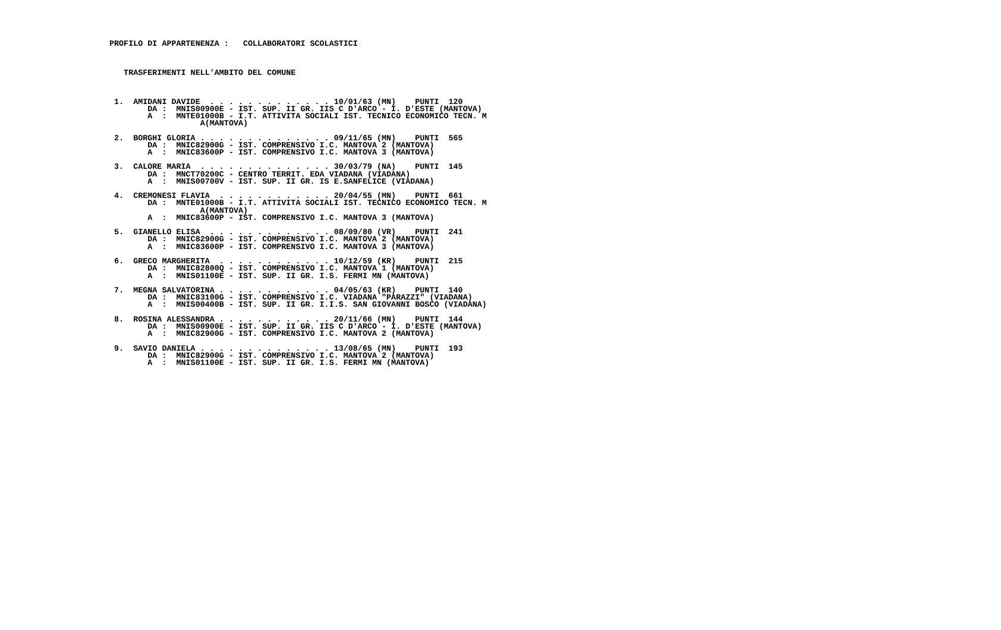PROFILO DI APPARTENENZA :   COLLABORATORI SCOLASTICI



   TRASFERIMENTI NELL'AMBITO DEL COMUNE



 1.  AMIDANI DAVIDE  . . . . . . . . . . . . . 10/01/63 (MN)    PUNTI  120
        DA :  MNIS00900E - IST. SUP. II GR. IIS C D'ARCO - I. D'ESTE (MANTOVA)
        A  :  MNTE01000B - I.T. ATTIVITA SOCIALI IST. TECNICO ECONOMICO TECN. M
                   A(MANTOVA)

 2.  BORGHI GLORIA . . . . . . . . . . . . . . 09/11/65 (MN)    PUNTI  565
        DA :  MNIC82900G - IST. COMPRENSIVO I.C. MANTOVA 2 (MANTOVA)
        A  :  MNIC83600P - IST. COMPRENSIVO I.C. MANTOVA 3 (MANTOVA)

 3.  CALORE MARIA  . . . . . . . . . . . . . . 30/03/79 (NA)    PUNTI  145
        DA :  MNCT70200C - CENTRO TERRIT. EDA VIADANA (VIADANA)
        A  :  MNIS00700V - IST. SUP. II GR. IS E.SANFELICE (VIADANA)

 4.  CREMONESI FLAVIA  . . . . . . . . . . . . 20/04/55 (MN)    PUNTI  661
        DA :  MNTE01000B - I.T. ATTIVITA SOCIALI IST. TECNICO ECONOMICO TECN. M
                   A(MANTOVA)
        A  :  MNIC83600P - IST. COMPRENSIVO I.C. MANTOVA 3 (MANTOVA)

 5.  GIANELLO ELISA  . . . . . . . . . . . . . 08/09/80 (VR)    PUNTI  241
        DA :  MNIC82900G - IST. COMPRENSIVO I.C. MANTOVA 2 (MANTOVA)
        A  :  MNIC83600P - IST. COMPRENSIVO I.C. MANTOVA 3 (MANTOVA)

 6.  GRECO MARGHERITA  . . . . . . . . . . . . 10/12/59 (KR)    PUNTI  215
        DA :  MNIC82800Q - IST. COMPRENSIVO I.C. MANTOVA 1 (MANTOVA)
        A  :  MNIS01100E - IST. SUP. II GR. I.S. FERMI MN (MANTOVA)

 7.  MEGNA SALVATORINA . . . . . . . . . . . . 04/05/63 (KR)    PUNTI  140
        DA :  MNIC83100G - IST. COMPRENSIVO I.C. VIADANA "PARAZZI" (VIADANA)
        A  :  MNIS00400B - IST. SUP. II GR. I.I.S. SAN GIOVANNI BOSCO (VIADANA)

 8.  ROSINA ALESSANDRA . . . . . . . . . . . . 20/11/66 (MN)    PUNTI  144
        DA :  MNIS00900E - IST. SUP. II GR. IIS C D'ARCO - I. D'ESTE (MANTOVA)
        A  :  MNIC82900G - IST. COMPRENSIVO I.C. MANTOVA 2 (MANTOVA)

 9.  SAVIO DANIELA . . . . . . . . . . . . . . 13/08/65 (MN)    PUNTI  193
        DA :  MNIC82900G - IST. COMPRENSIVO I.C. MANTOVA 2 (MANTOVA)
        A  :  MNIS01100E - IST. SUP. II GR. I.S. FERMI MN (MANTOVA)